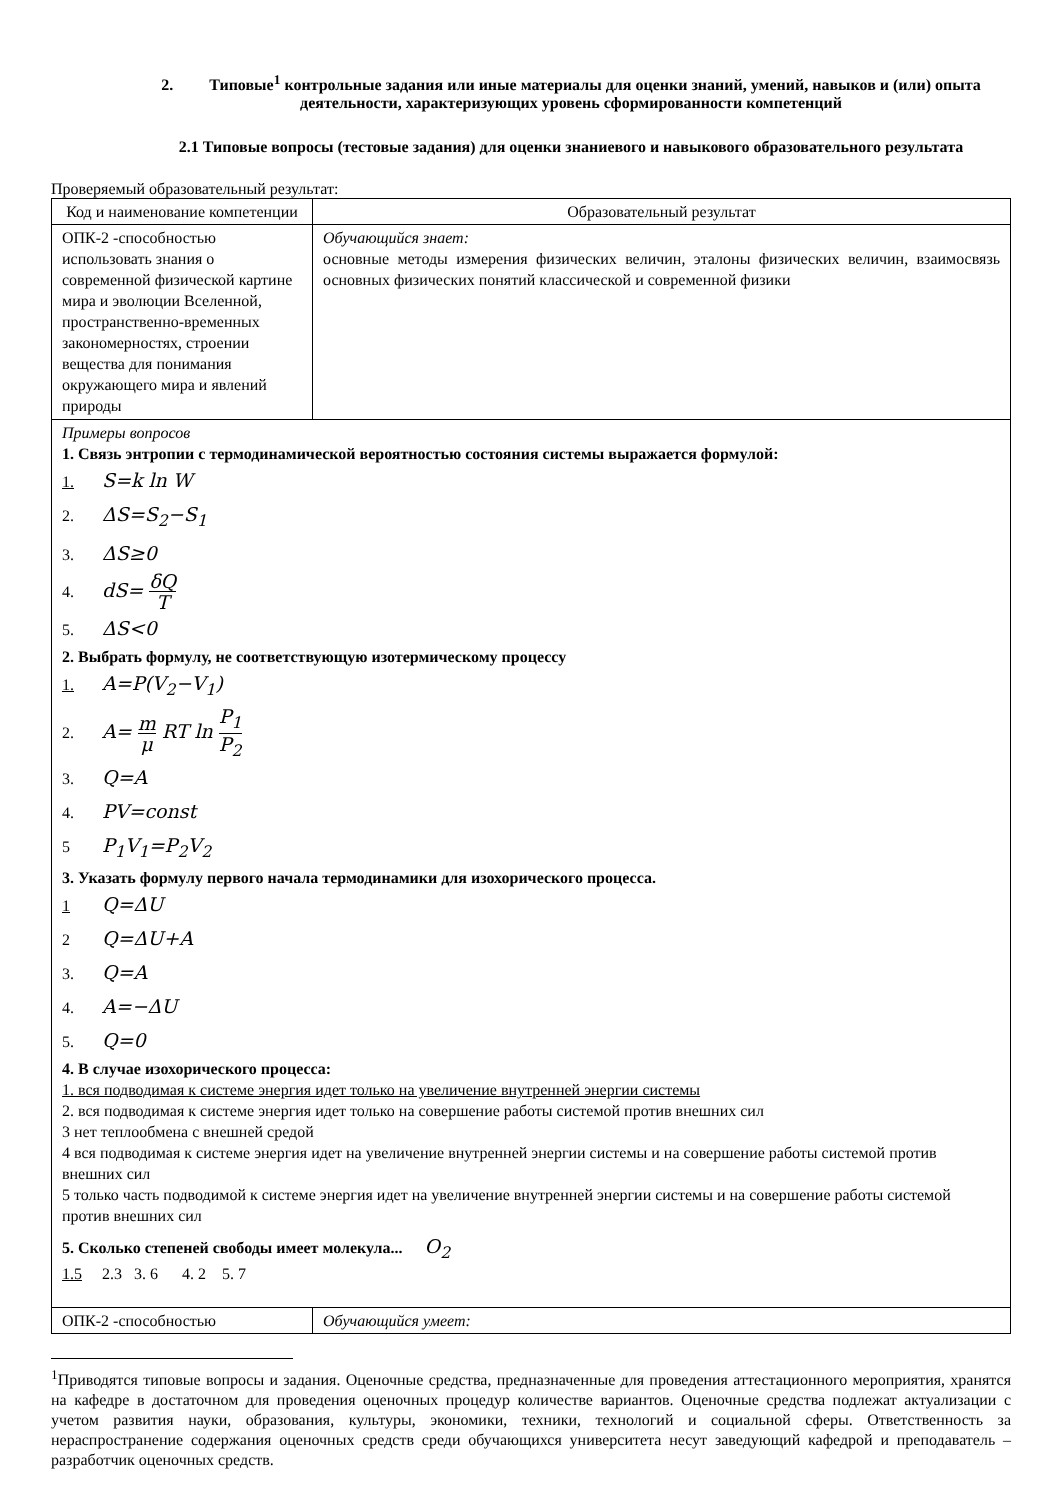2. Типовые<sup>1</sup> контрольные задания или иные материалы для оценки знаний, умений, навыков и (или) опыта деятельности, характеризующих уровень сформированности компетенций
2.1 Типовые вопросы (тестовые задания) для оценки знаниевого и навыкового образовательного результата
Проверяемый образовательный результат:
| Код и наименование компетенции | Образовательный результат |
| ОПК-2 -способностью использовать знания о современной физической картине мира и эволюции Вселенной, пространственно-временных закономерностях, строении вещества для понимания окружающего мира и явлений природы | Обучающийся знает: основные методы измерения физических величин, эталоны физических величин, взаимосвязь основных физических понятий классической и современной физики |
| Примеры вопросов 1. Связь энтропии с термодинамической вероятностью состояния системы выражается формулой: 1. S=k ln W 2. ΔS=S<sub>2</sub>−S<sub>1</sub> 3. ΔS≥0 4. dS= δQ T 5. ΔS<0 2. Выбрать формулу, не соответствующую изотермическому процессу 1. A=P(V<sub>2</sub>−V<sub>1</sub>) 2. A= m μ RT ln P<sub>1</sub> P<sub>2</sub> 3. Q=A 4. PV=const 5 P<sub>1</sub>V<sub>1</sub>=P<sub>2</sub>V<sub>2</sub> 3. Указать формулу первого начала термодинамики для изохорического процесса. 1 Q=ΔU 2 Q=ΔU+A 3. Q=A 4. A=−ΔU 5. Q=0 4. В случае изохорического процесса: 1. вся подводимая к системе энергия идет только на увеличение внутренней энергии системы 2. вся подводимая к системе энергия идет только на совершение работы системой против внешних сил 3 нет теплообмена с внешней средой 4 вся подводимая к системе энергия идет на увеличение внутренней энергии системы и на совершение работы системой против внешних сил 5 только часть подводимой к системе энергия идет на увеличение внутренней энергии системы и на совершение работы системой против внешних сил 5. Сколько степеней свободы имеет молекула... O<sub>2</sub> 1.5 2.3 3. 6 4. 2 5. 7 | |
| ОПК-2 -способностью | Обучающийся умеет: |
<sup>1</sup> Приводятся типовые вопросы и задания. Оценочные средства, предназначенные для проведения аттестационного мероприятия, хранятся на кафедре в достаточном для проведения оценочных процедур количестве вариантов. Оценочные средства подлежат актуализации с учетом развития науки, образования, культуры, экономики, техники, технологий и социальной сферы. Ответственность за нераспространение содержания оценочных средств среди обучающихся университета несут заведующий кафедрой и преподаватель – разработчик оценочных средств.